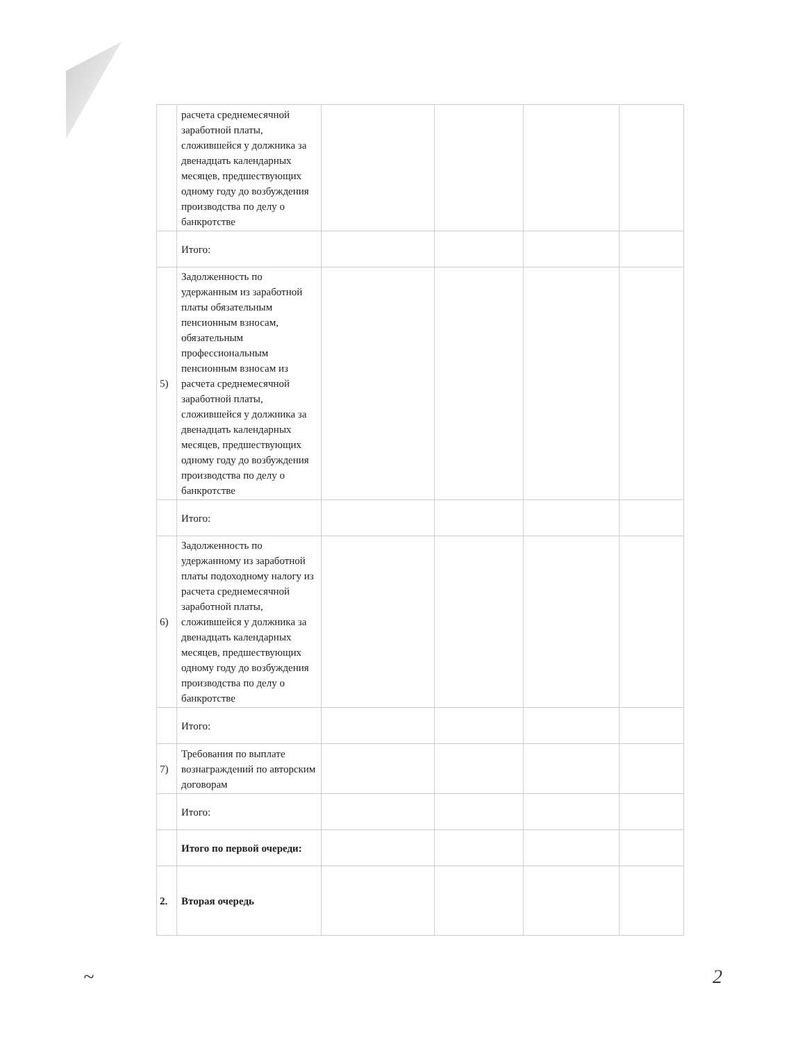| | расчета среднемесячной заработной платы, сложившейся у должника за двенадцать календарных месяцев, предшествующих одному году до возбуждения производства по делу о банкротстве | | | | |
| | Итого: | | | | |
| 5) | Задолженность по удержанным из заработной платы обязательным пенсионным взносам, обязательным профессиональным пенсионным взносам из расчета среднемесячной заработной платы, сложившейся у должника за двенадцать календарных месяцев, предшествующих одному году до возбуждения производства по делу о банкротстве | | | | |
| | Итого: | | | | |
| 6) | Задолженность по удержанному из заработной платы подоходному налогу из расчета среднемесячной заработной платы, сложившейся у должника за двенадцать календарных месяцев, предшествующих одному году до возбуждения производства по делу о банкротстве | | | | |
| | Итого: | | | | |
| 7) | Требования по выплате вознаграждений по авторским договорам | | | | |
| | Итого: | | | | |
| | Итого по первой очереди: | | | | |
| 2. | Вторая очередь | | | | |
~ 2